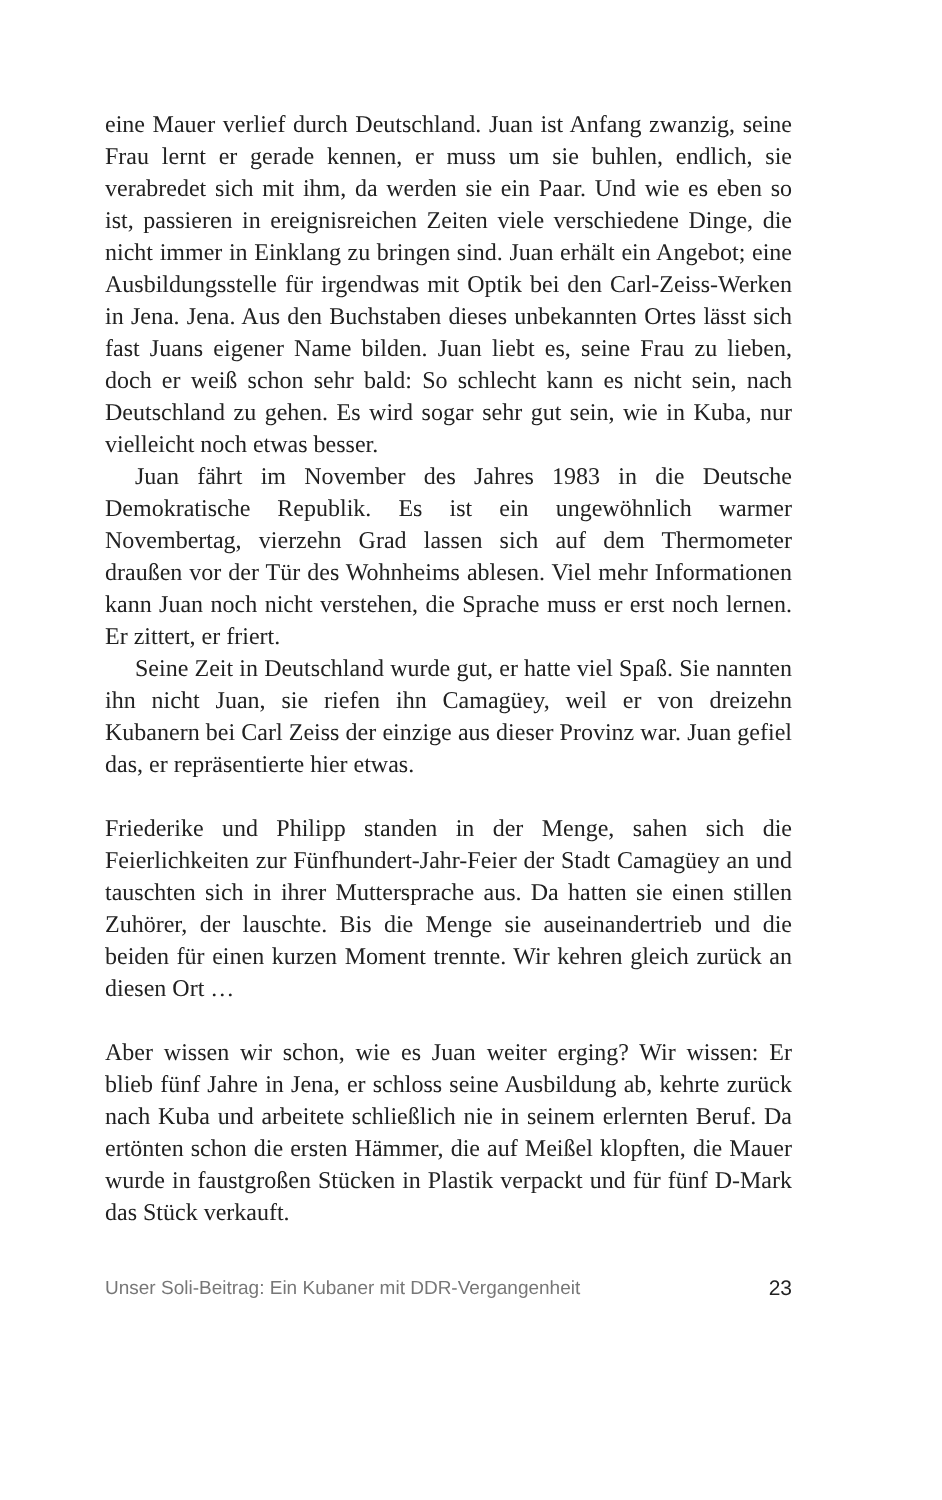eine Mauer verlief durch Deutschland. Juan ist Anfang zwanzig, seine Frau lernt er gerade kennen, er muss um sie buhlen, endlich, sie verabredet sich mit ihm, da werden sie ein Paar. Und wie es eben so ist, passieren in ereignisreichen Zeiten viele verschiedene Dinge, die nicht immer in Einklang zu bringen sind. Juan erhält ein Angebot; eine Ausbildungsstelle für irgendwas mit Optik bei den Carl-Zeiss-Werken in Jena. Jena. Aus den Buchstaben dieses unbekannten Ortes lässt sich fast Juans eigener Name bilden. Juan liebt es, seine Frau zu lieben, doch er weiß schon sehr bald: So schlecht kann es nicht sein, nach Deutschland zu gehen. Es wird sogar sehr gut sein, wie in Kuba, nur vielleicht noch etwas besser.
Juan fährt im November des Jahres 1983 in die Deutsche Demokratische Republik. Es ist ein ungewöhnlich warmer Novembertag, vierzehn Grad lassen sich auf dem Thermometer draußen vor der Tür des Wohnheims ablesen. Viel mehr Informationen kann Juan noch nicht verstehen, die Sprache muss er erst noch lernen. Er zittert, er friert.
Seine Zeit in Deutschland wurde gut, er hatte viel Spaß. Sie nannten ihn nicht Juan, sie riefen ihn Camagüey, weil er von dreizehn Kubanern bei Carl Zeiss der einzige aus dieser Provinz war. Juan gefiel das, er repräsentierte hier etwas.
Friederike und Philipp standen in der Menge, sahen sich die Feierlichkeiten zur Fünfhundert-Jahr-Feier der Stadt Camagüey an und tauschten sich in ihrer Muttersprache aus. Da hatten sie einen stillen Zuhörer, der lauschte. Bis die Menge sie auseinandertrieb und die beiden für einen kurzen Moment trennte. Wir kehren gleich zurück an diesen Ort …
Aber wissen wir schon, wie es Juan weiter erging? Wir wissen: Er blieb fünf Jahre in Jena, er schloss seine Ausbildung ab, kehrte zurück nach Kuba und arbeitete schließlich nie in seinem erlernten Beruf. Da ertönten schon die ersten Hämmer, die auf Meißel klopften, die Mauer wurde in faustgroßen Stücken in Plastik verpackt und für fünf D-Mark das Stück verkauft.
Unser Soli-Beitrag: Ein Kubaner mit DDR-Vergangenheit 23